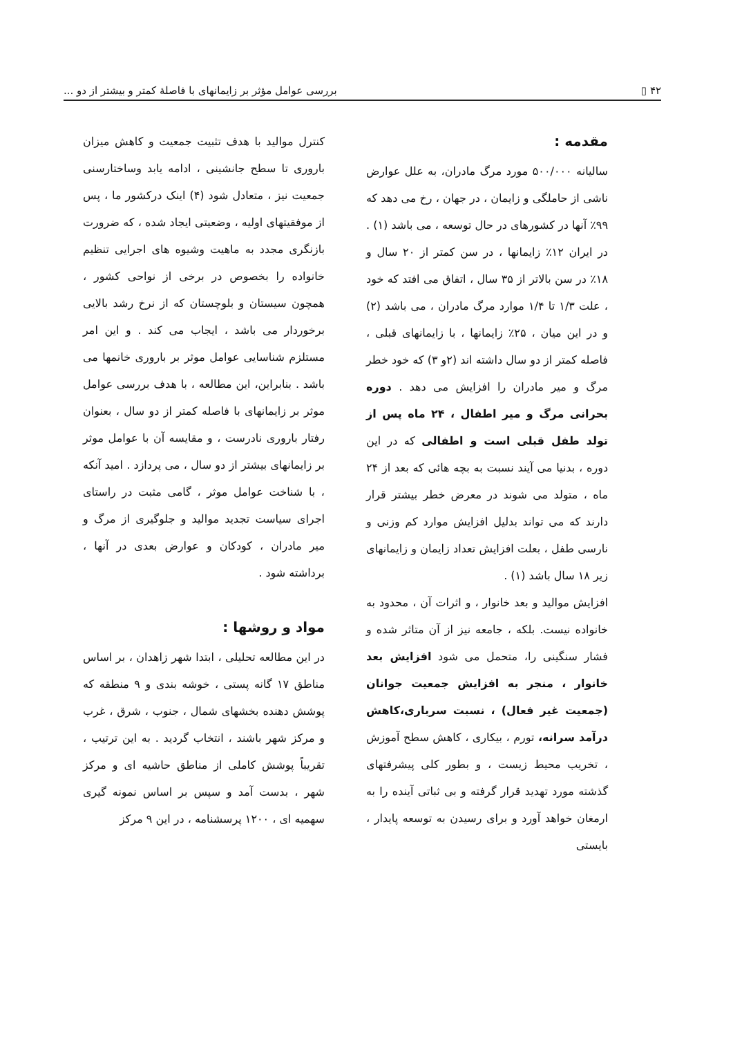۴۲ ▯ بررسی عوامل مؤثر بر زایمانهای با فاصلهٔ کمتر و بیشتر از دو ...
مقدمه :
سالیانه ۵۰۰/۰۰۰ مورد مرگ مادران، به علل عوارض ناشی از حاملگی و زایمان ، در جهان ، رخ می دهد که ۹۹٪ آنها در کشورهای در حال توسعه ، می باشد (۱) . در ایران ۱۲٪ زایمانها ، در سن کمتر از ۲۰ سال و ۱۸٪ در سن بالاتر از ۳۵ سال ، اتفاق می افتد که خود ، علت ۱/۳ تا ۱/۴ موارد مرگ مادران ، می باشد (۲) و در این میان ، ۲۵٪ زایمانها ، با زایمانهای قبلی ، فاصله کمتر از دو سال داشته اند (۲و ۳) که خود خطر مرگ و میر مادران را افزایش می دهد . دوره بحرانی مرگ و میر اطفال ، ۲۴ ماه پس از تولد طفل قبلی است و اطفالی که در این دوره ، بدنیا می آیند نسبت به بچه هائی که بعد از ۲۴ ماه ، متولد می شوند در معرض خطر بیشتر قرار دارند که می تواند بدلیل افزایش موارد کم وزنی و نارسی طفل ، بعلت افزایش تعداد زایمان و زایمانهای زیر ۱۸ سال باشد (۱) .
افزایش موالید و بعد خانوار ، و اثرات آن ، محدود به خانواده نیست. بلکه ، جامعه نیز از آن متاثر شده و فشار سنگینی را، متحمل می شود افزایش بعد خانوار ، منجر به افزایش جمعیت جوانان (جمعیت غیر فعال) ، نسبت سرباری،کاهش درآمد سرانه، تورم ، بیکاری ، کاهش سطح آموزش ، تخریب محیط زیست ، و بطور کلی پیشرفتهای گذشته مورد تهدید قرار گرفته و بی ثباتی آینده را به ارمغان خواهد آورد و برای رسیدن به توسعه پایدار ، بایستی
کنترل موالید با هدف تثبیت جمعیت و کاهش میزان باروری تا سطح جانشینی ، ادامه یابد وساختارسنی جمعیت نیز ، متعادل شود (۴) اینک درکشور ما ، پس از موفقیتهای اولیه ، وضعیتی ایجاد شده ، که ضرورت بازنگری مجدد به ماهیت وشیوه های اجرایی تنظیم خانواده را بخصوص در برخی از نواحی کشور ، همچون سیستان و بلوچستان که از نرخ رشد بالایی برخوردار می باشد ، ایجاب می کند . و این امر مستلزم شناسایی عوامل موثر بر باروری خانمها می باشد . بنابراین، این مطالعه ، با هدف بررسی عوامل موثر بر زایمانهای با فاصله کمتر از دو سال ، بعنوان رفتار باروری نادرست ، و مقایسه آن با عوامل موثر بر زایمانهای بیشتر از دو سال ، می پردازد . امید آنکه ، با شناخت عوامل موثر ، گامی مثبت در راستای اجرای سیاست تجدید موالید و جلوگیری از مرگ و میر مادران ، کودکان و عوارض بعدی در آنها ، برداشته شود .
مواد و روشها :
در این مطالعه تحلیلی ، ابتدا شهر زاهدان ، بر اساس مناطق ۱۷ گانه پستی ، خوشه بندی و ۹ منطقه که پوشش دهنده بخشهای شمال ، جنوب ، شرق ، غرب و مرکز شهر باشند ، انتخاب گردید . به این ترتیب ، تقریباً پوشش کاملی از مناطق حاشیه ای و مرکز شهر ، بدست آمد و سپس بر اساس نمونه گیری سهمیه ای ، ۱۲۰۰ پرسشنامه ، در این ۹ مرکز